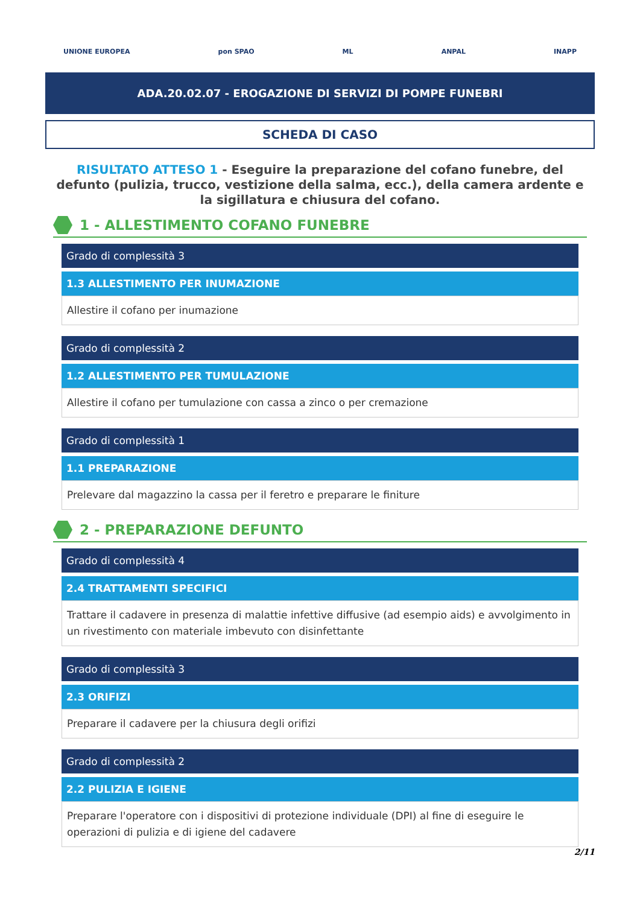UNIONE EUROPEA pon SPAO ML ANPAL INAPP
ADA.20.02.07 - EROGAZIONE DI SERVIZI DI POMPE FUNEBRI
SCHEDA DI CASO
RISULTATO ATTESO 1 - Eseguire la preparazione del cofano funebre, del defunto (pulizia, trucco, vestizione della salma, ecc.), della camera ardente e la sigillatura e chiusura del cofano.
1 - ALLESTIMENTO COFANO FUNEBRE
Grado di complessità 3
1.3 ALLESTIMENTO PER INUMAZIONE
Allestire il cofano per inumazione
Grado di complessità 2
1.2 ALLESTIMENTO PER TUMULAZIONE
Allestire il cofano per tumulazione con cassa a zinco o per cremazione
Grado di complessità 1
1.1 PREPARAZIONE
Prelevare dal magazzino la cassa per il feretro e preparare le finiture
2 - PREPARAZIONE DEFUNTO
Grado di complessità 4
2.4 TRATTAMENTI SPECIFICI
Trattare il cadavere in presenza di malattie infettive diffusive (ad esempio aids) e avvolgimento in un rivestimento con materiale imbevuto con disinfettante
Grado di complessità 3
2.3 ORIFIZI
Preparare il cadavere per la chiusura degli orifizi
Grado di complessità 2
2.2 PULIZIA E IGIENE
Preparare l'operatore con i dispositivi di protezione individuale (DPI) al fine di eseguire le operazioni di pulizia e di igiene del cadavere
2/11